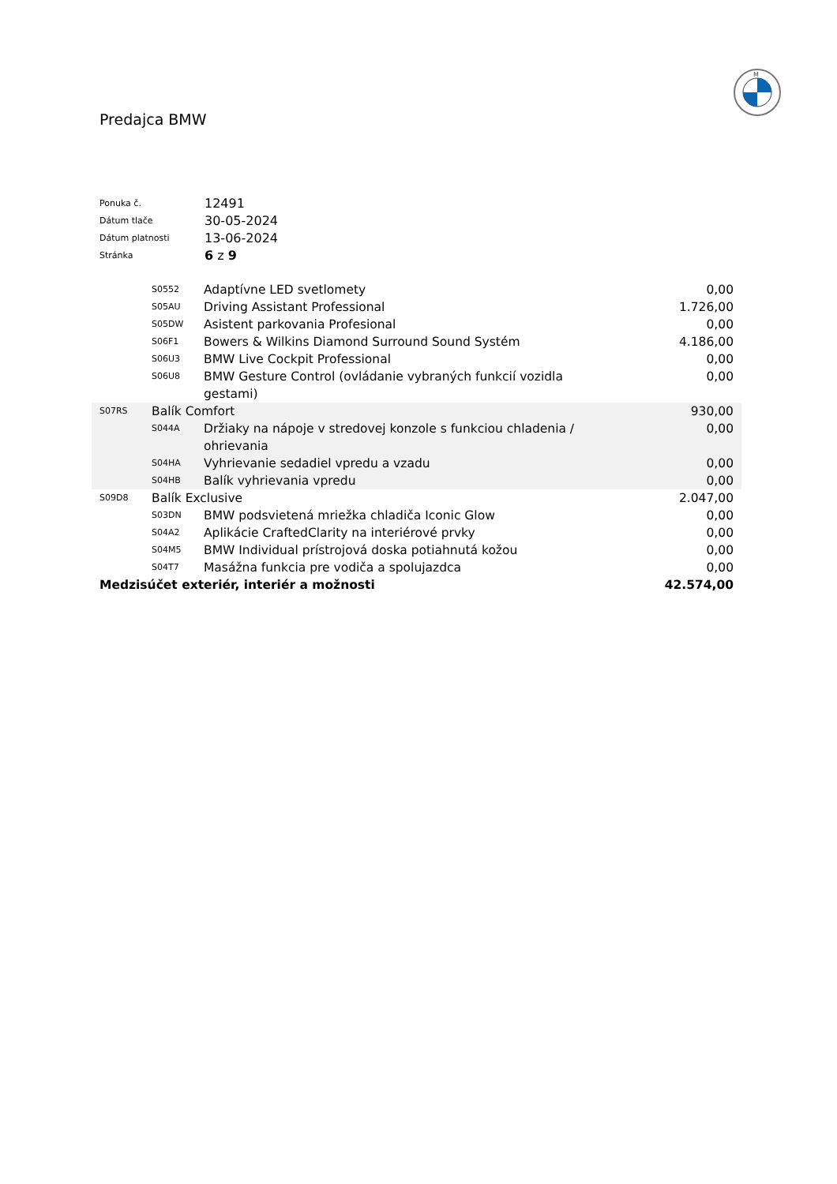M
Predajca BMW
| Ponuka č. | 12491 |
| Dátum tlače | 30-05-2024 |
| Dátum platnosti | 13-06-2024 |
| Stránka | 6 z 9 |
| | S0552 | Adaptívne LED svetlomety | 0,00 |
| | S05AU | Driving Assistant Professional | 1.726,00 |
| | S05DW | Asistent parkovania Profesional | 0,00 |
| | S06F1 | Bowers & Wilkins Diamond Surround Sound Systém | 4.186,00 |
| | S06U3 | BMW Live Cockpit Professional | 0,00 |
| | S06U8 | BMW Gesture Control (ovládanie vybraných funkcií vozidla gestami) | 0,00 |
| S07RS | Balík Comfort | | 930,00 |
| | S044A | Držiaky na nápoje v stredovej konzole s funkciou chladenia / ohrievania | 0,00 |
| | S04HA | Vyhrievanie sedadiel vpredu a vzadu | 0,00 |
| | S04HB | Balík vyhrievania vpredu | 0,00 |
| S09D8 | Balík Exclusive | | 2.047,00 |
| | S03DN | BMW podsvietená mriežka chladiča Iconic Glow | 0,00 |
| | S04A2 | Aplikácie CraftedClarity na interiérové prvky | 0,00 |
| | S04M5 | BMW Individual prístrojová doska potiahnutá kožou | 0,00 |
| | S04T7 | Masážna funkcia pre vodiča a spolujazdca | 0,00 |
| Medzisúčet exteriér, interiér a možnosti | | | 42.574,00 |